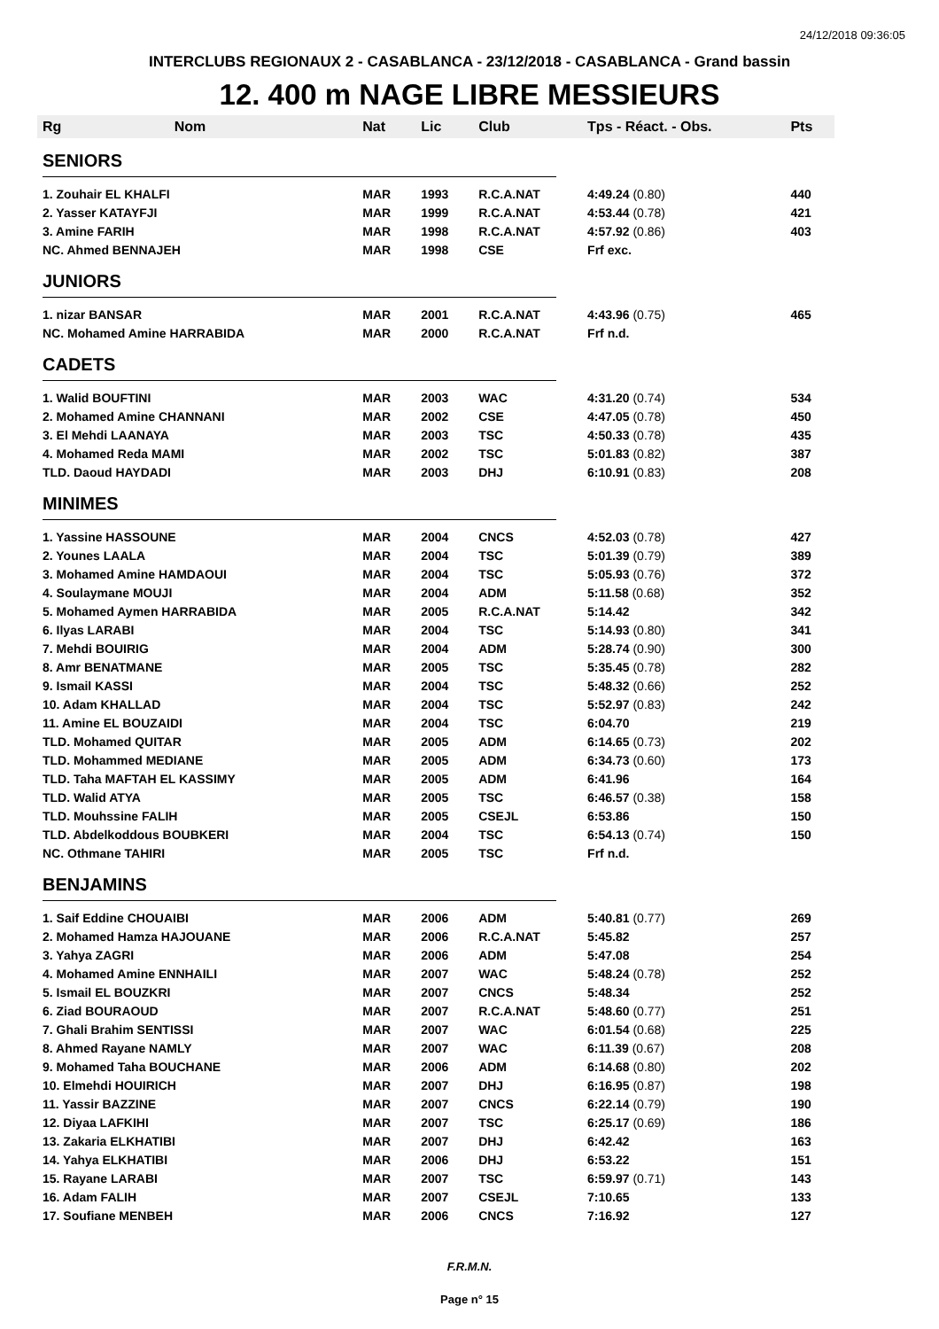24/12/2018 09:36:05
INTERCLUBS REGIONAUX 2 - CASABLANCA - 23/12/2018 - CASABLANCA - Grand bassin
12. 400 m NAGE LIBRE MESSIEURS
| Rg | Nom | Nat | Lic | Club | Tps - Réact. - Obs. | Pts |
| --- | --- | --- | --- | --- | --- | --- |
| SENIORS | | | | | | |
| 1. Zouhair EL KHALFI | | MAR | 1993 | R.C.A.NAT | 4:49.24 (0.80) | 440 |
| 2. Yasser KATAYFJI | | MAR | 1999 | R.C.A.NAT | 4:53.44 (0.78) | 421 |
| 3. Amine FARIH | | MAR | 1998 | R.C.A.NAT | 4:57.92 (0.86) | 403 |
| NC. Ahmed BENNAJEH | | MAR | 1998 | CSE | Frf exc. | |
| JUNIORS | | | | | | |
| 1. nizar BANSAR | | MAR | 2001 | R.C.A.NAT | 4:43.96 (0.75) | 465 |
| NC. Mohamed Amine HARRABIDA | | MAR | 2000 | R.C.A.NAT | Frf n.d. | |
| CADETS | | | | | | |
| 1. Walid BOUFTINI | | MAR | 2003 | WAC | 4:31.20 (0.74) | 534 |
| 2. Mohamed Amine CHANNANI | | MAR | 2002 | CSE | 4:47.05 (0.78) | 450 |
| 3. El Mehdi LAANAYA | | MAR | 2003 | TSC | 4:50.33 (0.78) | 435 |
| 4. Mohamed Reda MAMI | | MAR | 2002 | TSC | 5:01.83 (0.82) | 387 |
| TLD. Daoud HAYDADI | | MAR | 2003 | DHJ | 6:10.91 (0.83) | 208 |
| MINIMES | | | | | | |
| 1. Yassine HASSOUNE | | MAR | 2004 | CNCS | 4:52.03 (0.78) | 427 |
| 2. Younes LAALA | | MAR | 2004 | TSC | 5:01.39 (0.79) | 389 |
| 3. Mohamed Amine HAMDAOUI | | MAR | 2004 | TSC | 5:05.93 (0.76) | 372 |
| 4. Soulaymane MOUJI | | MAR | 2004 | ADM | 5:11.58 (0.68) | 352 |
| 5. Mohamed Aymen HARRABIDA | | MAR | 2005 | R.C.A.NAT | 5:14.42 | 342 |
| 6. Ilyas LARABI | | MAR | 2004 | TSC | 5:14.93 (0.80) | 341 |
| 7. Mehdi BOUIRIG | | MAR | 2004 | ADM | 5:28.74 (0.90) | 300 |
| 8. Amr BENATMANE | | MAR | 2005 | TSC | 5:35.45 (0.78) | 282 |
| 9. Ismail KASSI | | MAR | 2004 | TSC | 5:48.32 (0.66) | 252 |
| 10. Adam KHALLAD | | MAR | 2004 | TSC | 5:52.97 (0.83) | 242 |
| 11. Amine EL BOUZAIDI | | MAR | 2004 | TSC | 6:04.70 | 219 |
| TLD. Mohamed QUITAR | | MAR | 2005 | ADM | 6:14.65 (0.73) | 202 |
| TLD. Mohammed MEDIANE | | MAR | 2005 | ADM | 6:34.73 (0.60) | 173 |
| TLD. Taha MAFTAH EL KASSIMY | | MAR | 2005 | ADM | 6:41.96 | 164 |
| TLD. Walid ATYA | | MAR | 2005 | TSC | 6:46.57 (0.38) | 158 |
| TLD. Mouhssine FALIH | | MAR | 2005 | CSEJL | 6:53.86 | 150 |
| TLD. Abdelkoddous BOUBKERI | | MAR | 2004 | TSC | 6:54.13 (0.74) | 150 |
| NC. Othmane TAHIRI | | MAR | 2005 | TSC | Frf n.d. | |
| BENJAMINS | | | | | | |
| 1. Saif Eddine CHOUAIBI | | MAR | 2006 | ADM | 5:40.81 (0.77) | 269 |
| 2. Mohamed Hamza HAJOUANE | | MAR | 2006 | R.C.A.NAT | 5:45.82 | 257 |
| 3. Yahya ZAGRI | | MAR | 2006 | ADM | 5:47.08 | 254 |
| 4. Mohamed Amine ENNHAILI | | MAR | 2007 | WAC | 5:48.24 (0.78) | 252 |
| 5. Ismail EL BOUZKRI | | MAR | 2007 | CNCS | 5:48.34 | 252 |
| 6. Ziad BOURAOUD | | MAR | 2007 | R.C.A.NAT | 5:48.60 (0.77) | 251 |
| 7. Ghali Brahim SENTISSI | | MAR | 2007 | WAC | 6:01.54 (0.68) | 225 |
| 8. Ahmed Rayane NAMLY | | MAR | 2007 | WAC | 6:11.39 (0.67) | 208 |
| 9. Mohamed Taha BOUCHANE | | MAR | 2006 | ADM | 6:14.68 (0.80) | 202 |
| 10. Elmehdi HOUIRICH | | MAR | 2007 | DHJ | 6:16.95 (0.87) | 198 |
| 11. Yassir BAZZINE | | MAR | 2007 | CNCS | 6:22.14 (0.79) | 190 |
| 12. Diyaa LAFKIHI | | MAR | 2007 | TSC | 6:25.17 (0.69) | 186 |
| 13. Zakaria ELKHATIBI | | MAR | 2007 | DHJ | 6:42.42 | 163 |
| 14. Yahya ELKHATIBI | | MAR | 2006 | DHJ | 6:53.22 | 151 |
| 15. Rayane LARABI | | MAR | 2007 | TSC | 6:59.97 (0.71) | 143 |
| 16. Adam FALIH | | MAR | 2007 | CSEJL | 7:10.65 | 133 |
| 17. Soufiane MENBEH | | MAR | 2006 | CNCS | 7:16.92 | 127 |
F.R.M.N.
Page n° 15